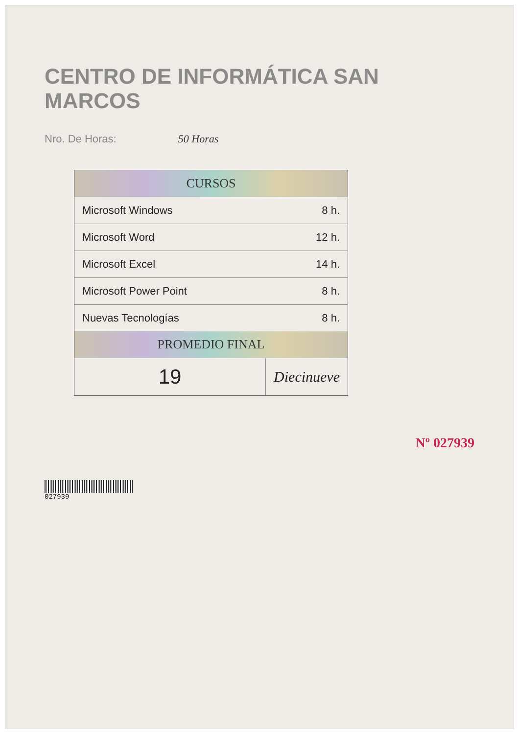CENTRO DE INFORMÁTICA SAN MARCOS
Nro. De Horas: 50 Horas
| CURSOS | |
| --- | --- |
| Microsoft Windows | 8 h. |
| Microsoft Word | 12 h. |
| Microsoft Excel | 14 h. |
| Microsoft Power Point | 8 h. |
| Nuevas Tecnologías | 8 h. |
| PROMEDIO FINAL | |
| 19 | Diecinueve |
Nº 027939
027939